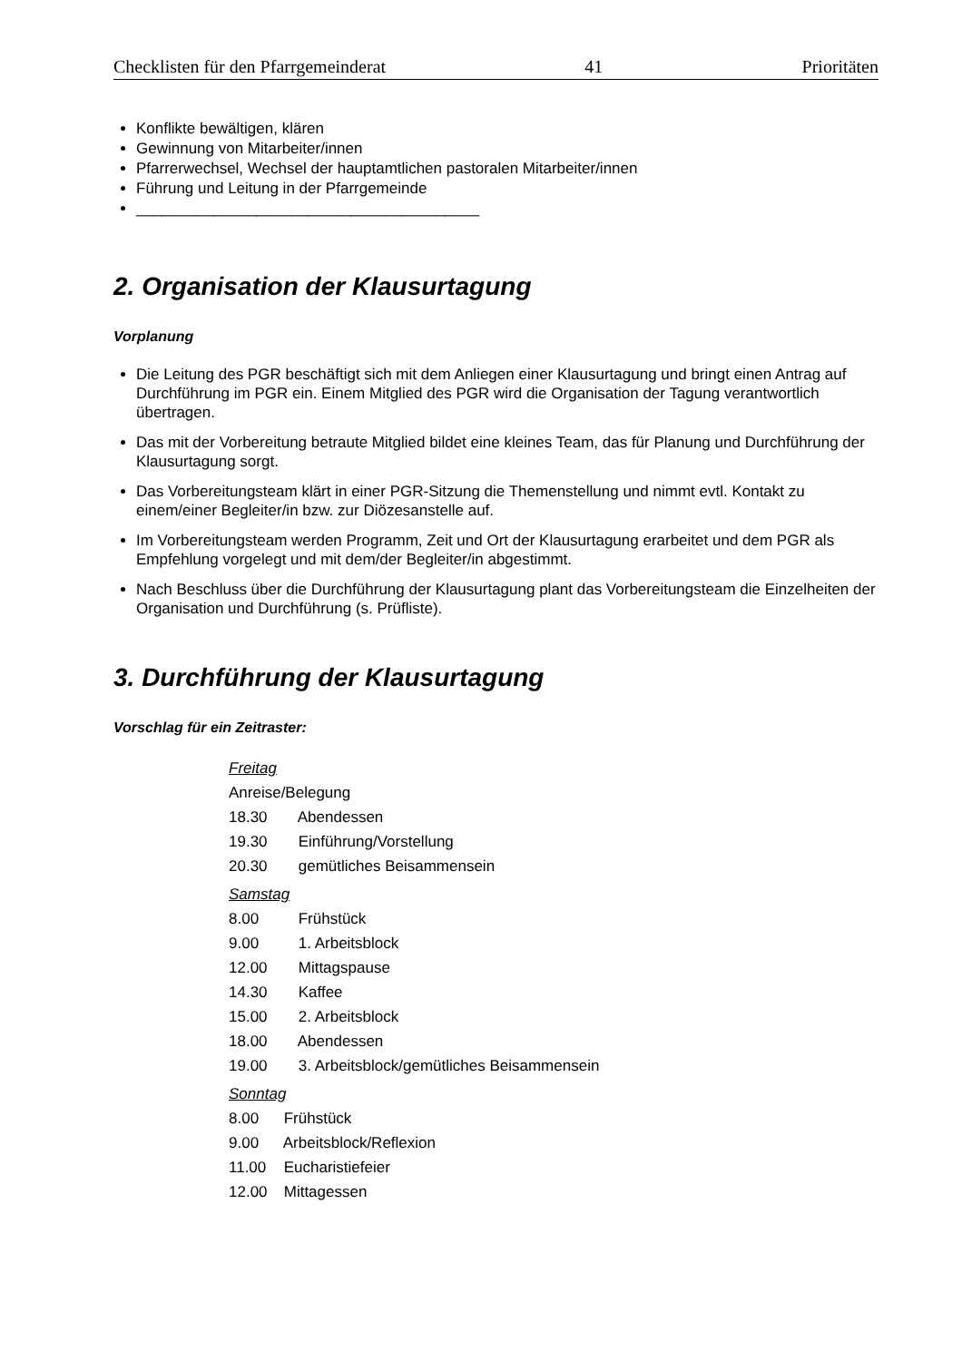Checklisten für den Pfarrgemeinderat 41 Prioritäten
Konflikte bewältigen, klären
Gewinnung von Mitarbeiter/innen
Pfarrerwechsel, Wechsel der hauptamtlichen pastoralen Mitarbeiter/innen
Führung und Leitung in der Pfarrgemeinde
________________________________________
2. Organisation der Klausurtagung
Vorplanung
Die Leitung des PGR beschäftigt sich mit dem Anliegen einer Klausurtagung und bringt einen Antrag auf Durchführung im PGR ein. Einem Mitglied des PGR wird die Organisation der Tagung verantwortlich übertragen.
Das mit der Vorbereitung betraute Mitglied bildet eine kleines Team, das für Planung und Durchführung der Klausurtagung sorgt.
Das Vorbereitungsteam klärt in einer PGR-Sitzung die Themenstellung und nimmt evtl. Kontakt zu einem/einer Begleiter/in bzw. zur Diözesanstelle auf.
Im Vorbereitungsteam werden Programm, Zeit und Ort der Klausurtagung erarbeitet und dem PGR als Empfehlung vorgelegt und mit dem/der Begleiter/in abgestimmt.
Nach Beschluss über die Durchführung der Klausurtagung plant das Vorbereitungsteam die Einzelheiten der Organisation und Durchführung (s. Prüfliste).
3. Durchführung der Klausurtagung
Vorschlag für ein Zeitraster:
Freitag
Anreise/Belegung
18.30 Abendessen
19.30 Einführung/Vorstellung
20.30 gemütliches Beisammensein
Samstag
8.00 Frühstück
9.00 1. Arbeitsblock
12.00 Mittagspause
14.30 Kaffee
15.00 2. Arbeitsblock
18.00 Abendessen
19.00 3. Arbeitsblock/gemütliches Beisammensein
Sonntag
8.00 Frühstück
9.00 Arbeitsblock/Reflexion
11.00 Eucharistiefeier
12.00 Mittagessen